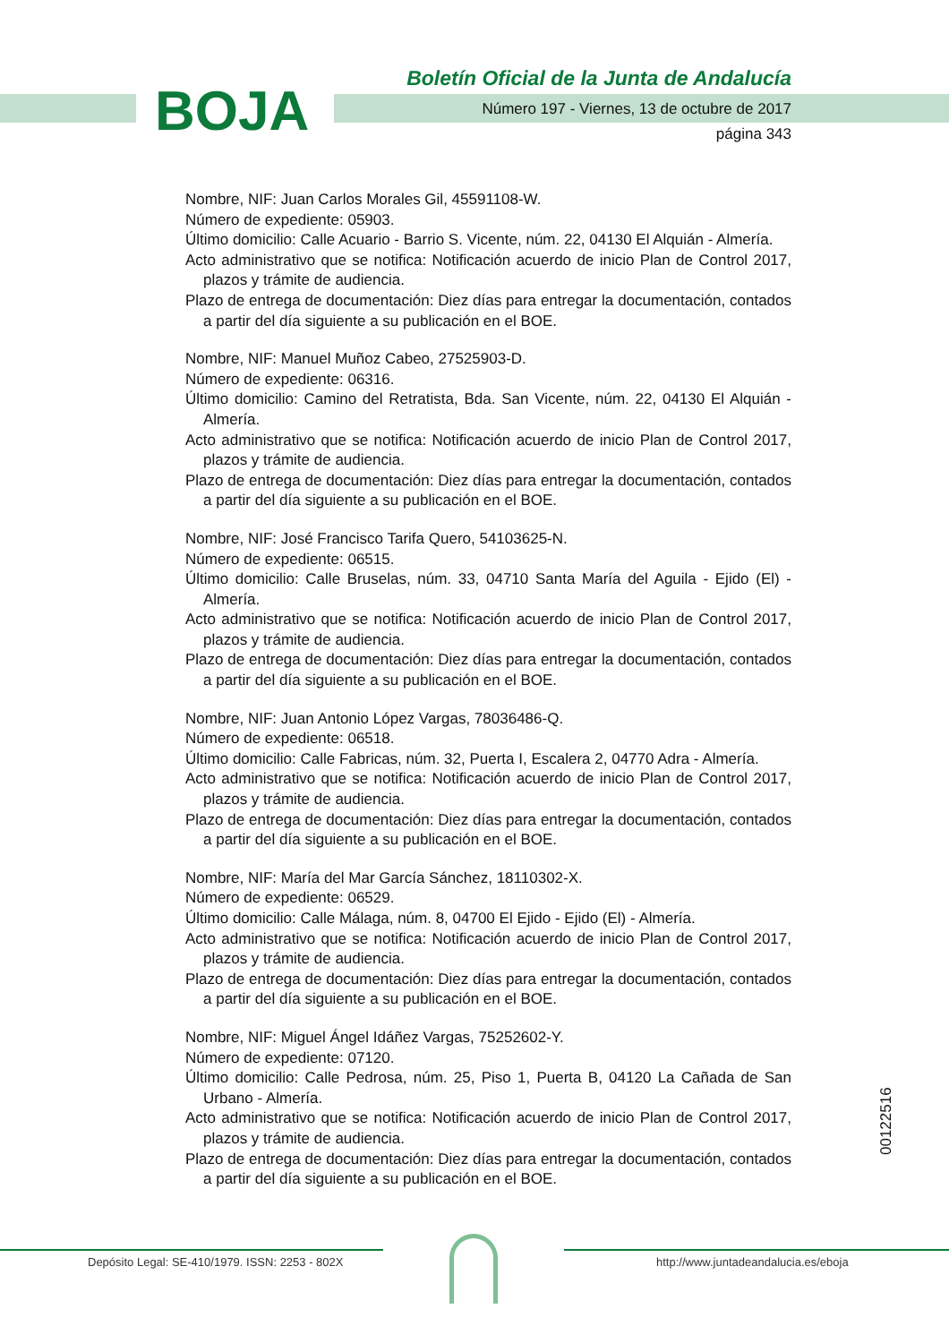BOJA
Boletín Oficial de la Junta de Andalucía
Número 197 - Viernes, 13 de octubre de 2017
página 343
Nombre, NIF: Juan Carlos Morales Gil, 45591108-W.
Número de expediente: 05903.
Último domicilio: Calle Acuario - Barrio S. Vicente, núm. 22, 04130 El Alquián - Almería.
Acto administrativo que se notifica: Notificación acuerdo de inicio Plan de Control 2017, plazos y trámite de audiencia.
Plazo de entrega de documentación: Diez días para entregar la documentación, contados a partir del día siguiente a su publicación en el BOE.
Nombre, NIF: Manuel Muñoz Cabeo, 27525903-D.
Número de expediente: 06316.
Último domicilio: Camino del Retratista, Bda. San Vicente, núm. 22, 04130 El Alquián - Almería.
Acto administrativo que se notifica: Notificación acuerdo de inicio Plan de Control 2017, plazos y trámite de audiencia.
Plazo de entrega de documentación: Diez días para entregar la documentación, contados a partir del día siguiente a su publicación en el BOE.
Nombre, NIF: José Francisco Tarifa Quero, 54103625-N.
Número de expediente: 06515.
Último domicilio: Calle Bruselas, núm. 33, 04710 Santa María del Aguila - Ejido (El) - Almería.
Acto administrativo que se notifica: Notificación acuerdo de inicio Plan de Control 2017, plazos y trámite de audiencia.
Plazo de entrega de documentación: Diez días para entregar la documentación, contados a partir del día siguiente a su publicación en el BOE.
Nombre, NIF: Juan Antonio López Vargas, 78036486-Q.
Número de expediente: 06518.
Último domicilio: Calle Fabricas, núm. 32, Puerta I, Escalera 2, 04770 Adra - Almería.
Acto administrativo que se notifica: Notificación acuerdo de inicio Plan de Control 2017, plazos y trámite de audiencia.
Plazo de entrega de documentación: Diez días para entregar la documentación, contados a partir del día siguiente a su publicación en el BOE.
Nombre, NIF: María del Mar García Sánchez, 18110302-X.
Número de expediente: 06529.
Último domicilio: Calle Málaga, núm. 8, 04700 El Ejido - Ejido (El) - Almería.
Acto administrativo que se notifica: Notificación acuerdo de inicio Plan de Control 2017, plazos y trámite de audiencia.
Plazo de entrega de documentación: Diez días para entregar la documentación, contados a partir del día siguiente a su publicación en el BOE.
Nombre, NIF: Miguel Ángel Idáñez Vargas, 75252602-Y.
Número de expediente: 07120.
Último domicilio: Calle Pedrosa, núm. 25, Piso 1, Puerta B, 04120 La Cañada de San Urbano - Almería.
Acto administrativo que se notifica: Notificación acuerdo de inicio Plan de Control 2017, plazos y trámite de audiencia.
Plazo de entrega de documentación: Diez días para entregar la documentación, contados a partir del día siguiente a su publicación en el BOE.
00122516
Depósito Legal: SE-410/1979. ISSN: 2253 - 802X http://www.juntadeandalucia.es/eboja